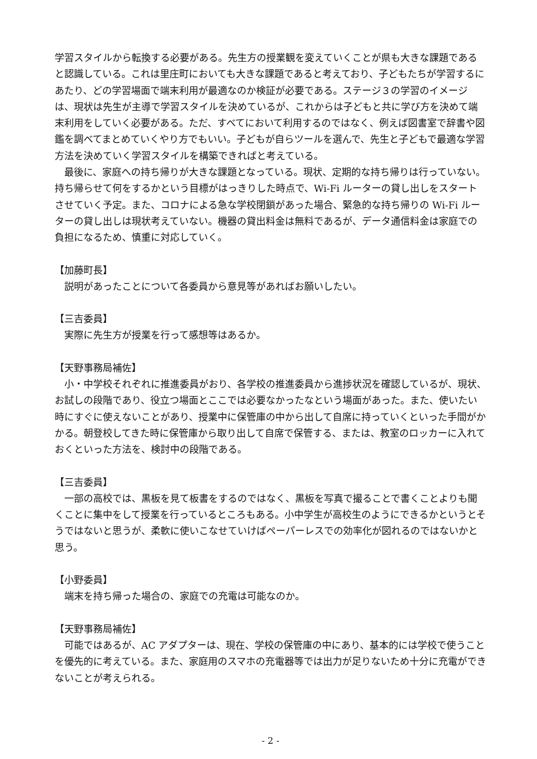学習スタイルから転換する必要がある。先生方の授業観を変えていくことが県も大きな課題であると認識している。これは里庄町においても大きな課題であると考えており、子どもたちが学習するにあたり、どの学習場面で端末利用が最適なのか検証が必要である。ステージ３の学習のイメージは、現状は先生が主導で学習スタイルを決めているが、これからは子どもと共に学び方を決めて端末利用をしていく必要がある。ただ、すべてにおいて利用するのではなく、例えば図書室で辞書や図鑑を調べてまとめていくやり方でもいい。子どもが自らツールを選んで、先生と子どもで最適な学習方法を決めていく学習スタイルを構築できればと考えている。
最後に、家庭への持ち帰りが大きな課題となっている。現状、定期的な持ち帰りは行っていない。持ち帰らせて何をするかという目標がはっきりした時点で、Wi-Fi ルーターの貸し出しをスタートさせていく予定。また、コロナによる急な学校閉鎖があった場合、緊急的な持ち帰りの Wi-Fi ルーターの貸し出しは現状考えていない。機器の貸出料金は無料であるが、データ通信料金は家庭での負担になるため、慎重に対応していく。
【加藤町長】
説明があったことについて各委員から意見等があればお願いしたい。
【三吉委員】
実際に先生方が授業を行って感想等はあるか。
【天野事務局補佐】
小・中学校それぞれに推進委員がおり、各学校の推進委員から進捗状況を確認しているが、現状、お試しの段階であり、役立つ場面とここでは必要なかったなという場面があった。また、使いたい時にすぐに使えないことがあり、授業中に保管庫の中から出して自席に持っていくといった手間がかかる。朝登校してきた時に保管庫から取り出して自席で保管する、または、教室のロッカーに入れておくといった方法を、検討中の段階である。
【三吉委員】
一部の高校では、黒板を見て板書をするのではなく、黒板を写真で撮ることで書くことよりも聞くことに集中をして授業を行っているところもある。小中学生が高校生のようにできるかというとそうではないと思うが、柔軟に使いこなせていけばペーパーレスでの効率化が図れるのではないかと思う。
【小野委員】
端末を持ち帰った場合の、家庭での充電は可能なのか。
【天野事務局補佐】
可能ではあるが、AC アダプターは、現在、学校の保管庫の中にあり、基本的には学校で使うことを優先的に考えている。また、家庭用のスマホの充電器等では出力が足りないため十分に充電ができないことが考えられる。
- 2 -